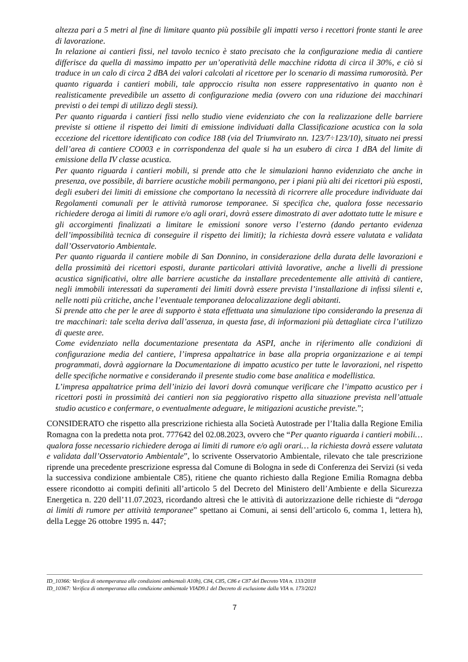altezza pari a 5 metri al fine di limitare quanto più possibile gli impatti verso i recettori fronte stanti le aree di lavorazione.
In relazione ai cantieri fissi, nel tavolo tecnico è stato precisato che la configurazione media di cantiere differisce da quella di massimo impatto per un’operatività delle macchine ridotta di circa il 30%, e ciò si traduce in un calo di circa 2 dBA dei valori calcolati al ricettore per lo scenario di massima rumorosità. Per quanto riguarda i cantieri mobili, tale approccio risulta non essere rappresentativo in quanto non è realisticamente prevedibile un assetto di configurazione media (ovvero con una riduzione dei macchinari previsti o dei tempi di utilizzo degli stessi).
Per quanto riguarda i cantieri fissi nello studio viene evidenziato che con la realizzazione delle barriere previste si ottiene il rispetto dei limiti di emissione individuati dalla Classificazione acustica con la sola eccezione del ricettore identificato con codice 188 (via del Triumvirato nn. 123/7÷123/10), situato nei pressi dell’area di cantiere CO003 e in corrispondenza del quale si ha un esubero di circa 1 dBA del limite di emissione della IV classe acustica.
Per quanto riguarda i cantieri mobili, si prende atto che le simulazioni hanno evidenziato che anche in presenza, ove possibile, di barriere acustiche mobili permangono, per i piani più alti dei ricettori più esposti, degli esuberi dei limiti di emissione che comportano la necessità di ricorrere alle procedure individuate dai Regolamenti comunali per le attività rumorose temporanee. Si specifica che, qualora fosse necessario richiedere deroga ai limiti di rumore e/o agli orari, dovrà essere dimostrato di aver adottato tutte le misure e gli accorgimenti finalizzati a limitare le emissioni sonore verso l’esterno (dando pertanto evidenza dell’impossibilità tecnica di conseguire il rispetto dei limiti); la richiesta dovrà essere valutata e validata dall’Osservatorio Ambientale.
Per quanto riguarda il cantiere mobile di San Donnino, in considerazione della durata delle lavorazioni e della prossimità dei ricettori esposti, durante particolari attività lavorative, anche a livelli di pressione acustica significativi, oltre alle barriere acustiche da installare precedentemente alle attività di cantiere, negli immobili interessati da superamenti dei limiti dovrà essere prevista l’installazione di infissi silenti e, nelle notti più critiche, anche l’eventuale temporanea delocalizzazione degli abitanti.
Si prende atto che per le aree di supporto è stata effettuata una simulazione tipo considerando la presenza di tre macchinari: tale scelta deriva dall’assenza, in questa fase, di informazioni più dettagliate circa l’utilizzo di queste aree.
Come evidenziato nella documentazione presentata da ASPI, anche in riferimento alle condizioni di configurazione media del cantiere, l’impresa appaltatrice in base alla propria organizzazione e ai tempi programmati, dovrà aggiornare la Documentazione di impatto acustico per tutte le lavorazioni, nel rispetto delle specifiche normative e considerando il presente studio come base analitica e modellistica.
L’impresa appaltatrice prima dell’inizio dei lavori dovrà comunque verificare che l’impatto acustico per i ricettori posti in prossimità dei cantieri non sia peggiorativo rispetto alla situazione prevista nell’attuale studio acustico e confermare, o eventualmente adeguare, le mitigazioni acustiche previste.”;
CONSIDERATO che rispetto alla prescrizione richiesta alla Società Autostrade per l’Italia dalla Regione Emilia Romagna con la predetta nota prot. 777642 del 02.08.2023, ovvero che “Per quanto riguarda i cantieri mobili… qualora fosse necessario richiedere deroga ai limiti di rumore e/o agli orari… la richiesta dovrà essere valutata e validata dall’Osservatorio Ambientale”, lo scrivente Osservatorio Ambientale, rilevato che tale prescrizione riprende una precedente prescrizione espressa dal Comune di Bologna in sede di Conferenza dei Servizi (si veda la successiva condizione ambientale C85), ritiene che quanto richiesto dalla Regione Emilia Romagna debba essere ricondotto ai compiti definiti all’articolo 5 del Decreto del Ministero dell’Ambiente e della Sicurezza Energetica n. 220 dell’11.07.2023, ricordando altresì che le attività di autorizzazione delle richieste di “deroga ai limiti di rumore per attività temporanee” spettano ai Comuni, ai sensi dell’articolo 6, comma 1, lettera h), della Legge 26 ottobre 1995 n. 447;
ID_10366: Verifica di ottemperanza alle condizioni ambientali A10h), C84, C85, C86 e C87 del Decreto VIA n. 133/2018
ID_10367: Verifica di ottemperanza alla condizione ambientale VIAD9.1 del Decreto di esclusione dalla VIA n. 173/2021
7